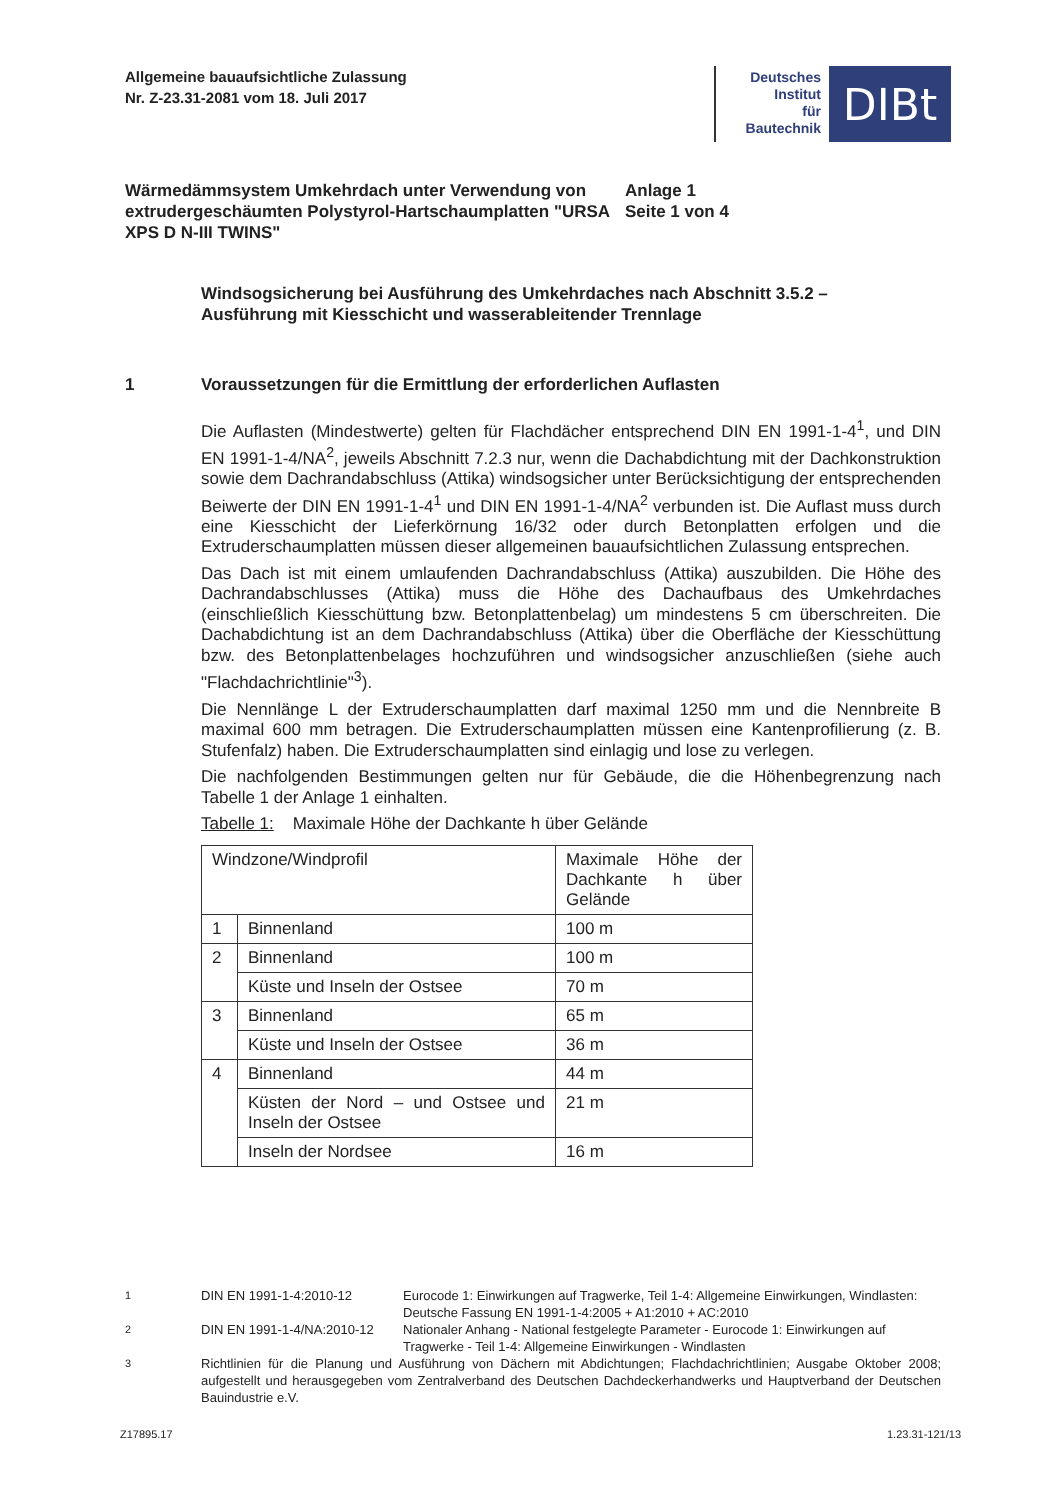Allgemeine bauaufsichtliche Zulassung
Nr. Z-23.31-2081 vom 18. Juli 2017
Deutsches
Institut
für
Bautechnik
DIBt
Wärmedämmsystem Umkehrdach unter Verwendung von extrudergeschäumten Polystyrol-Hartschaumplatten "URSA XPS D N-III TWINS"
Anlage 1
Seite 1 von 4
Windsogsicherung bei Ausführung des Umkehrdaches nach Abschnitt 3.5.2 –
Ausführung mit Kiesschicht und wasserableitender Trennlage
1 Voraussetzungen für die Ermittlung der erforderlichen Auflasten
Die Auflasten (Mindestwerte) gelten für Flachdächer entsprechend DIN EN 1991-1-4<sup>1</sup>, und DIN EN 1991-1-4/NA<sup>2</sup>, jeweils Abschnitt 7.2.3 nur, wenn die Dachabdichtung mit der Dachkonstruktion sowie dem Dachrandabschluss (Attika) windsogsicher unter Berücksichtigung der entsprechenden Beiwerte der DIN EN 1991-1-4<sup>1</sup> und DIN EN 1991-1-4/NA<sup>2</sup> verbunden ist. Die Auflast muss durch eine Kiesschicht der Lieferkörnung 16/32 oder durch Betonplatten erfolgen und die Extruderschaumplatten müssen dieser allgemeinen bauaufsichtlichen Zulassung entsprechen.
Das Dach ist mit einem umlaufenden Dachrandabschluss (Attika) auszubilden. Die Höhe des Dachrandabschlusses (Attika) muss die Höhe des Dachaufbaus des Umkehrdaches (einschließlich Kiesschüttung bzw. Betonplattenbelag) um mindestens 5 cm überschreiten. Die Dachabdichtung ist an dem Dachrandabschluss (Attika) über die Oberfläche der Kiesschüttung bzw. des Betonplattenbelages hochzuführen und windsogsicher anzuschließen (siehe auch "Flachdachrichtlinie"<sup>3</sup>).
Die Nennlänge L der Extruderschaumplatten darf maximal 1250 mm und die Nennbreite B maximal 600 mm betragen. Die Extruderschaumplatten müssen eine Kantenprofilierung (z. B. Stufenfalz) haben. Die Extruderschaumplatten sind einlagig und lose zu verlegen.
Die nachfolgenden Bestimmungen gelten nur für Gebäude, die die Höhenbegrenzung nach Tabelle 1 der Anlage 1 einhalten.
Tabelle 1: Maximale Höhe der Dachkante h über Gelände
| Windzone/Windprofil | | Maximale Höhe der Dachkante h über Gelände |
| 1 | Binnenland | 100 m |
| 2 | Binnenland | 100 m |
| | Küste und Inseln der Ostsee | 70 m |
| 3 | Binnenland | 65 m |
| | Küste und Inseln der Ostsee | 36 m |
| 4 | Binnenland | 44 m |
| | Küsten der Nord – und Ostsee und Inseln der Ostsee | 21 m |
| | Inseln der Nordsee | 16 m |
<sup>1</sup> DIN EN 1991-1-4:2010-12 Eurocode 1: Einwirkungen auf Tragwerke, Teil 1-4: Allgemeine Einwirkungen, Windlasten: Deutsche Fassung EN 1991-1-4:2005 + A1:2010 + AC:2010
<sup>2</sup> DIN EN 1991-1-4/NA:2010-12 Nationaler Anhang - National festgelegte Parameter - Eurocode 1: Einwirkungen auf Tragwerke - Teil 1-4: Allgemeine Einwirkungen - Windlasten
<sup>3</sup> Richtlinien für die Planung und Ausführung von Dächern mit Abdichtungen; Flachdachrichtlinien; Ausgabe Oktober 2008; aufgestellt und herausgegeben vom Zentralverband des Deutschen Dachdeckerhandwerks und Hauptverband der Deutschen Bauindustrie e.V.
Z17895.17 1.23.31-121/13